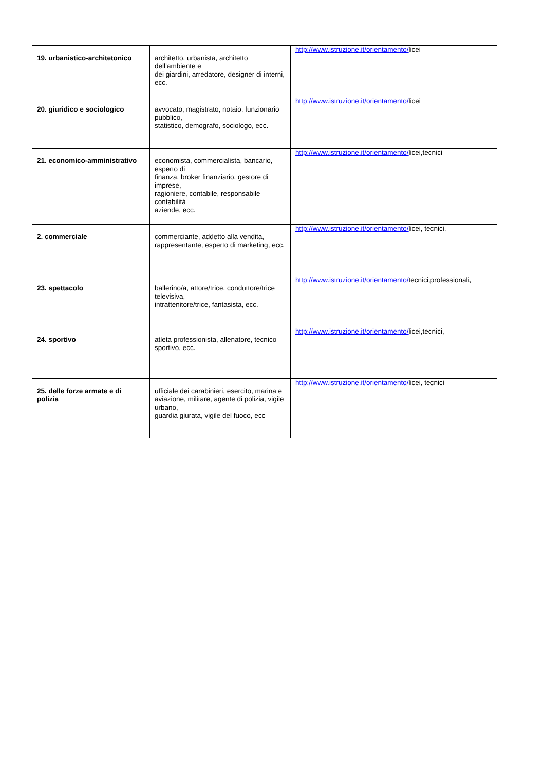| 19. urbanistico-architetonico | architetto, urbanista, architetto dell’ambiente e dei giardini, arredatore, designer di interni, ecc. | http://www.istruzione.it/orientamento/ licei |
| 20. giuridico e sociologico | avvocato, magistrato, notaio, funzionario pubblico, statistico, demografo, sociologo, ecc. | http://www.istruzione.it/orientamento/ licei |
| 21. economico-amministrativo | economista, commercialista, bancario, esperto di finanza, broker finanziario, gestore di imprese, ragioniere, contabile, responsabile contabilità aziende, ecc. | http://www.istruzione.it/orientamento/ licei,tecnici |
| 2. commerciale | commerciante, addetto alla vendita, rappresentante, esperto di marketing, ecc. | http://www.istruzione.it/orientamento/ licei, tecnici, |
| 23. spettacolo | ballerino/a, attore/trice, conduttore/trice televisiva, intrattenitore/trice, fantasista, ecc. | http://www.istruzione.it/orientamento/ tecnici,professionali, |
| 24. sportivo | atleta professionista, allenatore, tecnico sportivo, ecc. | http://www.istruzione.it/orientamento/ licei,tecnici, |
| 25. delle forze armate e di polizia | ufficiale dei carabinieri, esercito, marina e aviazione, militare, agente di polizia, vigile urbano, guardia giurata, vigile del fuoco, ecc | http://www.istruzione.it/orientamento/ licei, tecnici |